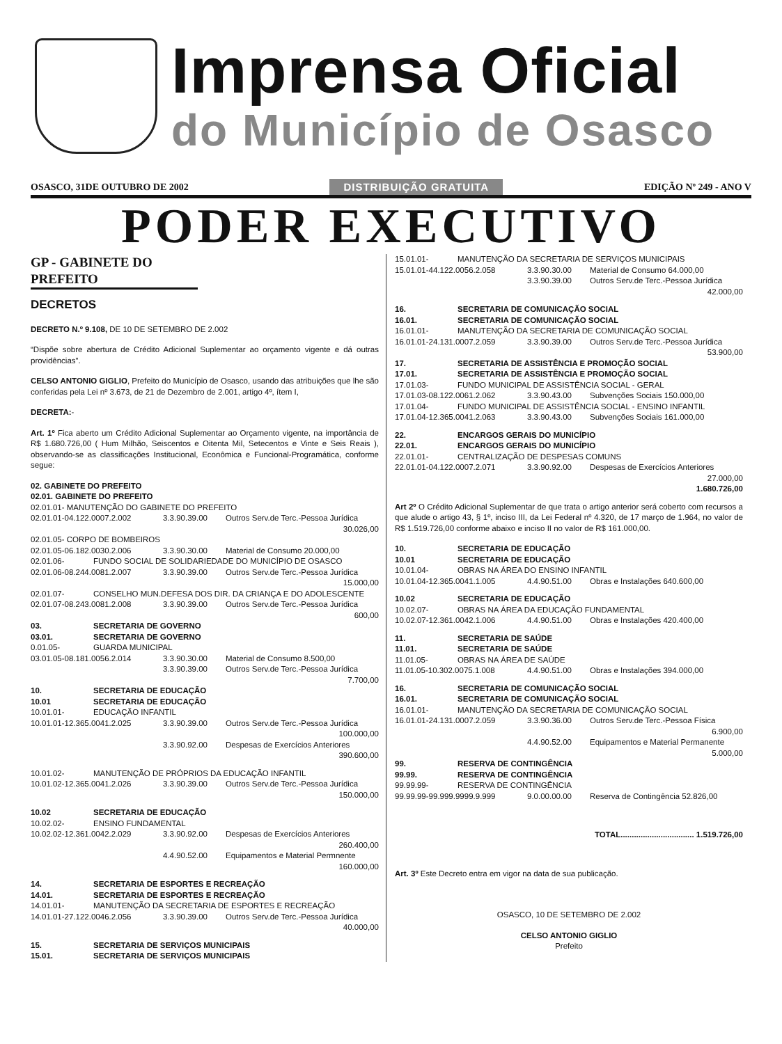Imprensa Oficial
do Município de Osasco
OSASCO, 31DE OUTUBRO DE 2002 DISTRIBUIÇÃO GRATUITA EDIÇÃO Nº 249 - ANO V
PODER EXECUTIVO
GP - GABINETE DO PREFEITO
DECRETOS
DECRETO N.º 9.108, DE 10 DE SETEMBRO DE 2.002
“Dispõe sobre abertura de Crédito Adicional Suplementar ao orçamento vigente e dá outras providências”.
CELSO ANTONIO GIGLIO, Prefeito do Município de Osasco, usando das atribuições que lhe são conferidas pela Lei nº 3.673, de 21 de Dezembro de 2.001, artigo 4º, ítem I,
DECRETA:-
Art. 1º Fica aberto um Crédito Adicional Suplementar ao Orçamento vigente, na importância de R$ 1.680.726,00 ( Hum Milhão, Seiscentos e Oitenta Mil, Setecentos e Vinte e Seis Reais ), observando-se as classificações Institucional, Econômica e Funcional-Programática, conforme segue:
02. GABINETE DO PREFEITO
02.01. GABINETE DO PREFEITO
02.01.01- MANUTENÇÃO DO GABINETE DO PREFEITO
02.01.01-04.122.0007.2.002 3.3.90.39.00 Outros Serv.de Terc.-Pessoa Jurídica
30.026,00
02.01.05- CORPO DE BOMBEIROS
02.01.05-06.182.0030.2.006 3.3.90.30.00 Material de Consumo 20.000,00
02.01.06- FUNDO SOCIAL DE SOLIDARIEDADE DO MUNICÍPIO DE OSASCO
02.01.06-08.244.0081.2.007 3.3.90.39.00 Outros Serv.de Terc.-Pessoa Jurídica
15.000,00
02.01.07- CONSELHO MUN.DEFESA DOS DIR. DA CRIANÇA E DO ADOLESCENTE
02.01.07-08.243.0081.2.008 3.3.90.39.00 Outros Serv.de Terc.-Pessoa Jurídica
600,00
03. SECRETARIA DE GOVERNO
03.01. SECRETARIA DE GOVERNO
0.01.05- GUARDA MUNICIPAL
03.01.05-08.181.0056.2.014 3.3.90.30.00 Material de Consumo 8.500,00
3.3.90.39.00 Outros Serv.de Terc.-Pessoa Jurídica
7.700,00
10. SECRETARIA DE EDUCAÇÃO
10.01 SECRETARIA DE EDUCAÇÃO
10.01.01- EDUCAÇÃO INFANTIL
10.01.01-12.365.0041.2.025 3.3.90.39.00 Outros Serv.de Terc.-Pessoa Jurídica
100.000,00
3.3.90.92.00 Despesas de Exercícios Anteriores
390.600,00
10.01.02- MANUTENÇÃO DE PRÓPRIOS DA EDUCAÇÃO INFANTIL
10.01.02-12.365.0041.2.026 3.3.90.39.00 Outros Serv.de Terc.-Pessoa Jurídica
150.000,00
10.02 SECRETARIA DE EDUCAÇÃO
10.02.02- ENSINO FUNDAMENTAL
10.02.02-12.361.0042.2.029 3.3.90.92.00 Despesas de Exercícios Anteriores
260.400,00
4.4.90.52.00 Equipamentos e Material Permnente
160.000,00
14. SECRETARIA DE ESPORTES E RECREAÇÃO
14.01. SECRETARIA DE ESPORTES E RECREAÇÃO
14.01.01- MANUTENÇÃO DA SECRETARIA DE ESPORTES E RECREAÇÃO
14.01.01-27.122.0046.2.056 3.3.90.39.00 Outros Serv.de Terc.-Pessoa Jurídica
40.000,00
15. SECRETARIA DE SERVIÇOS MUNICIPAIS
15.01. SECRETARIA DE SERVIÇOS MUNICIPAIS
15.01.01- MANUTENÇÃO DA SECRETARIA DE SERVIÇOS MUNICIPAIS
15.01.01-44.122.0056.2.058 3.3.90.30.00 Material de Consumo 64.000,00
3.3.90.39.00 Outros Serv.de Terc.-Pessoa Jurídica
42.000,00
16. SECRETARIA DE COMUNICAÇÃO SOCIAL
16.01. SECRETARIA DE COMUNICAÇÃO SOCIAL
16.01.01- MANUTENÇÃO DA SECRETARIA DE COMUNICAÇÃO SOCIAL
16.01.01-24.131.0007.2.059 3.3.90.39.00 Outros Serv.de Terc.-Pessoa Jurídica
53.900,00
17. SECRETARIA DE ASSISTÊNCIA E PROMOÇÃO SOCIAL
17.01. SECRETARIA DE ASSISTÊNCIA E PROMOÇÃO SOCIAL
17.01.03- FUNDO MUNICIPAL DE ASSISTÊNCIA SOCIAL - GERAL
17.01.03-08.122.0061.2.062 3.3.90.43.00 Subvenções Sociais 150.000,00
17.01.04- FUNDO MUNICIPAL DE ASSISTÊNCIA SOCIAL - ENSINO INFANTIL
17.01.04-12.365.0041.2.063 3.3.90.43.00 Subvenções Sociais 161.000,00
22. ENCARGOS GERAIS DO MUNICÍPIO
22.01. ENCARGOS GERAIS DO MUNICÍPIO
22.01.01- CENTRALIZAÇÃO DE DESPESAS COMUNS
22.01.01-04.122.0007.2.071 3.3.90.92.00 Despesas de Exercícios Anteriores
27.000,00
1.680.726,00
Art 2º O Crédito Adicional Suplementar de que trata o artigo anterior será coberto com recursos a que alude o artigo 43, § 1º, inciso III, da Lei Federal nº 4.320, de 17 março de 1.964, no valor de R$ 1.519.726,00 conforme abaixo e inciso II no valor de R$ 161.000,00.
10. SECRETARIA DE EDUCAÇÃO
10.01 SECRETARIA DE EDUCAÇÃO
10.01.04- OBRAS NA ÁREA DO ENSINO INFANTIL
10.01.04-12.365.0041.1.005 4.4.90.51.00 Obras e Instalações 640.600,00
10.02 SECRETARIA DE EDUCAÇÃO
10.02.07- OBRAS NA ÁREA DA EDUCAÇÃO FUNDAMENTAL
10.02.07-12.361.0042.1.006 4.4.90.51.00 Obras e Instalações 420.400,00
11. SECRETARIA DE SAÚDE
11.01. SECRETARIA DE SAÚDE
11.01.05- OBRAS NA ÁREA DE SAÚDE
11.01.05-10.302.0075.1.008 4.4.90.51.00 Obras e Instalações 394.000,00
16. SECRETARIA DE COMUNICAÇÃO SOCIAL
16.01. SECRETARIA DE COMUNICAÇÃO SOCIAL
16.01.01- MANUTENÇÃO DA SECRETARIA DE COMUNICAÇÃO SOCIAL
16.01.01-24.131.0007.2.059 3.3.90.36.00 Outros Serv.de Terc.-Pessoa Física
6.900,00
4.4.90.52.00 Equipamentos e Material Permanente
5.000,00
99. RESERVA DE CONTINGÊNCIA
99.99. RESERVA DE CONTINGÊNCIA
99.99.99- RESERVA DE CONTINGÊNCIA
99.99.99-99.999.9999.9.999 9.0.00.00.00 Reserva de Contingência 52.826,00
TOTAL................................. 1.519.726,00
Art. 3º Este Decreto entra em vigor na data de sua publicação.
OSASCO, 10 DE SETEMBRO DE 2.002
CELSO ANTONIO GIGLIO
Prefeito